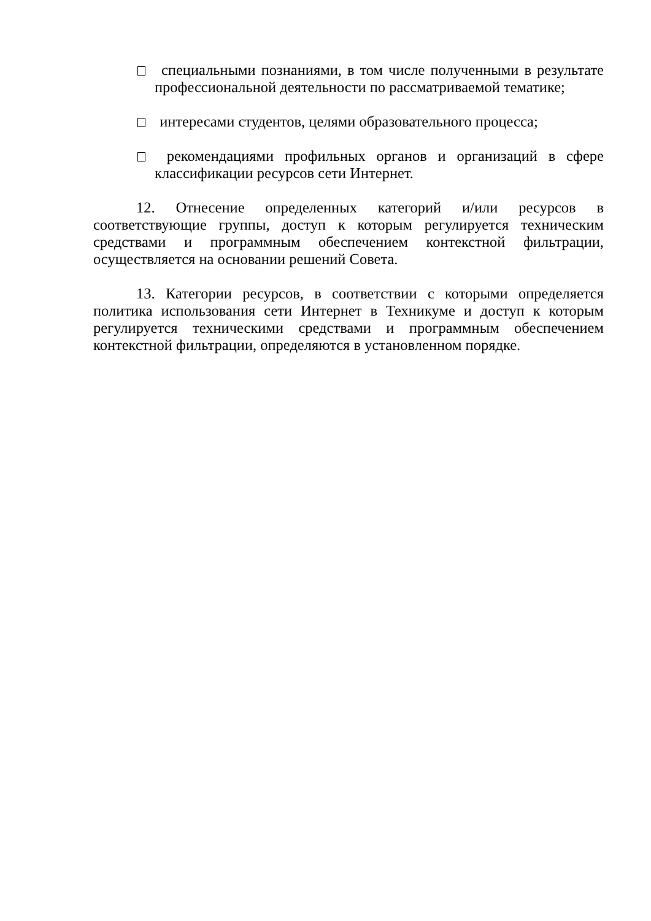специальными познаниями, в том числе полученными в результате профессиональной деятельности по рассматриваемой тематике;
интересами студентов, целями образовательного процесса;
рекомендациями профильных органов и организаций в сфере классификации ресурсов сети Интернет.
12. Отнесение определенных категорий и/или ресурсов в соответствующие группы, доступ к которым регулируется техническим средствами и программным обеспечением контекстной фильтрации, осуществляется на основании решений Совета.
13. Категории ресурсов, в соответствии с которыми определяется политика использования сети Интернет в Техникуме и доступ к которым регулируется техническими средствами и программным обеспечением контекстной фильтрации, определяются в установленном порядке.